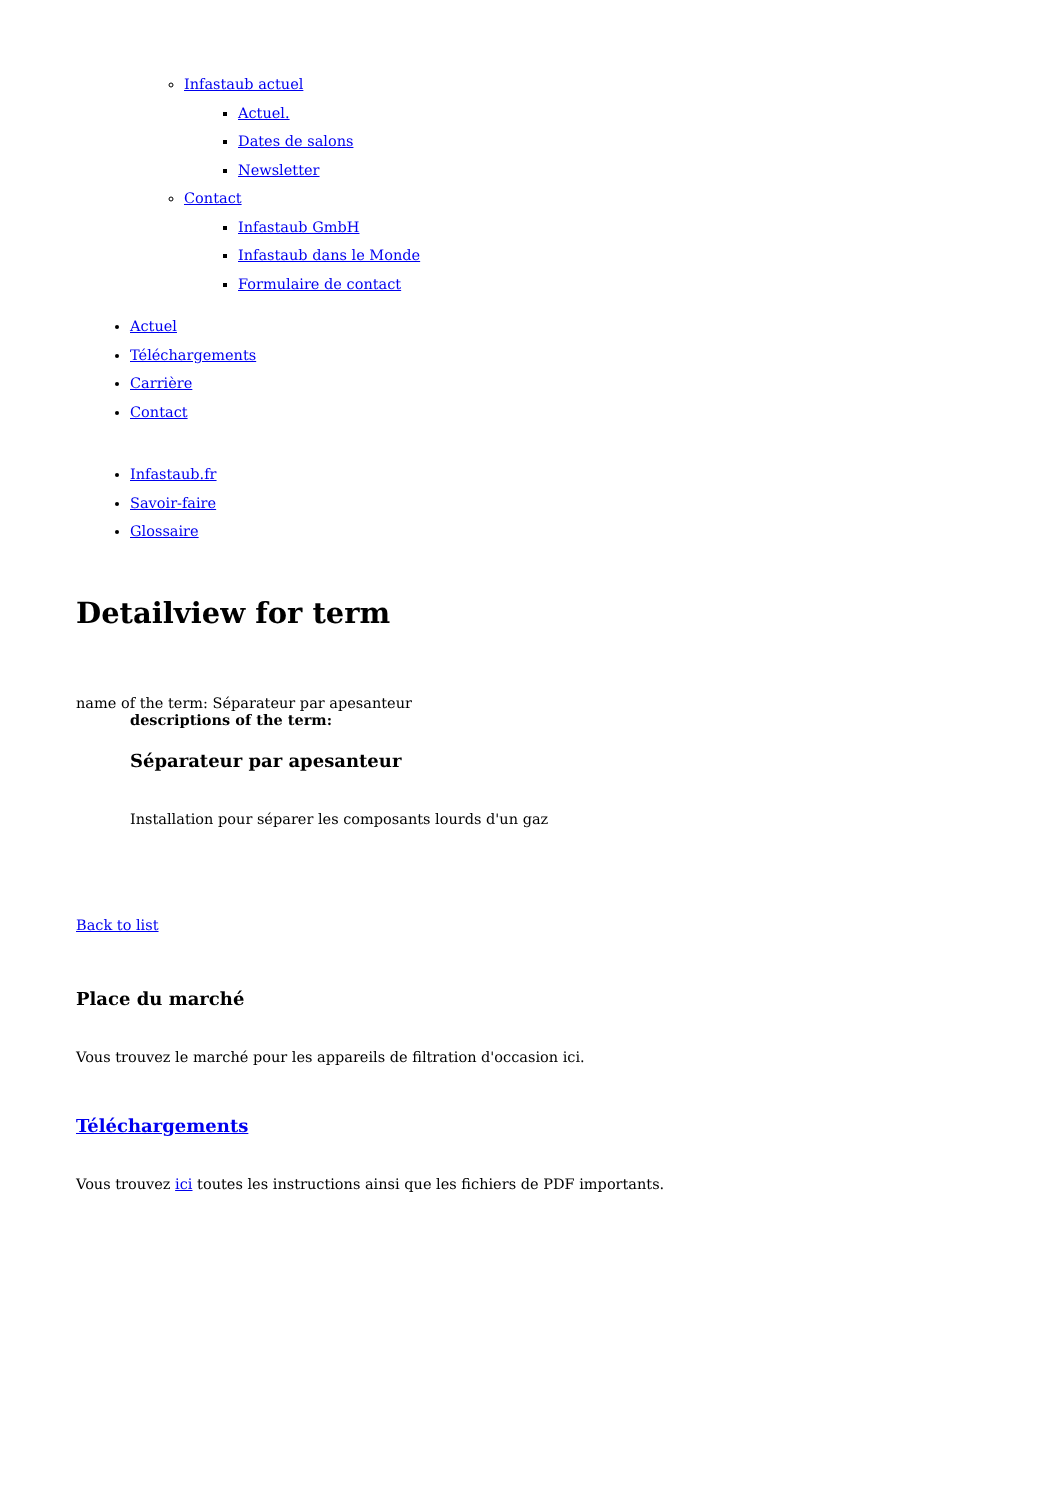Infastaub actuel
Actuel.
Dates de salons
Newsletter
Contact
Infastaub GmbH
Infastaub dans le Monde
Formulaire de contact
Actuel
Téléchargements
Carrière
Contact
Infastaub.fr
Savoir-faire
Glossaire
Detailview for term
name of the term: Séparateur par apesanteur
descriptions of the term:
Séparateur par apesanteur
Installation pour séparer les composants lourds d'un gaz
Back to list
Place du marché
Vous trouvez le marché pour les appareils de filtration d'occasion ici.
Téléchargements
Vous trouvez ici toutes les instructions ainsi que les fichiers de PDF importants.